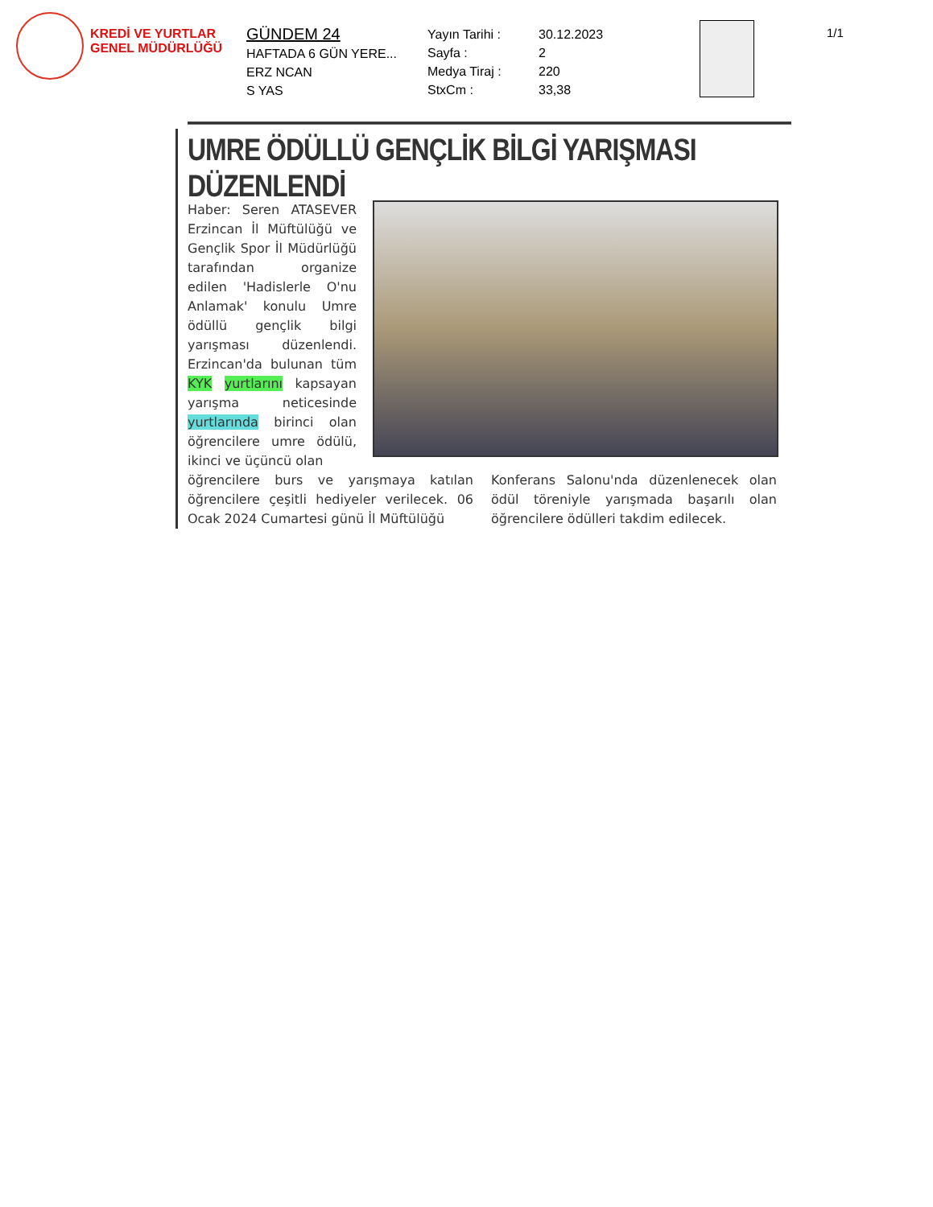KREDİ VE YURTLAR
GENEL MÜDÜRLÜĞÜ
GÜNDEM 24
HAFTADA 6 GÜN YERE...
ERZ NCAN
S YAS
Yayın Tarihi :
Sayfa :
Medya Tiraj :
StxCm :
30.12.2023
2
220
33,38
1/1
UMRE ÖDÜLLÜ GENÇLİK BİLGİ YARIŞMASI DÜZENLENDİ
Haber: Seren ATASEVER Erzincan İl Müftülüğü ve Gençlik Spor İl Müdürlüğü tarafından organize edilen 'Hadislerle O'nu Anlamak' konulu Umre ödüllü gençlik bilgi yarışması düzenlendi. Erzincan'da bulunan tüm KYK yurtlarını kapsayan yarışma neticesinde yurtlarında birinci olan öğrencilere umre ödülü, ikinci ve üçüncü olan
öğrencilere burs ve yarışmaya katılan öğrencilere çeşitli hediyeler verilecek. 06 Ocak 2024 Cumartesi günü İl Müftülüğü
Konferans Salonu'nda düzenlenecek olan ödül töreniyle yarışmada başarılı olan öğrencilere ödülleri takdim edilecek.